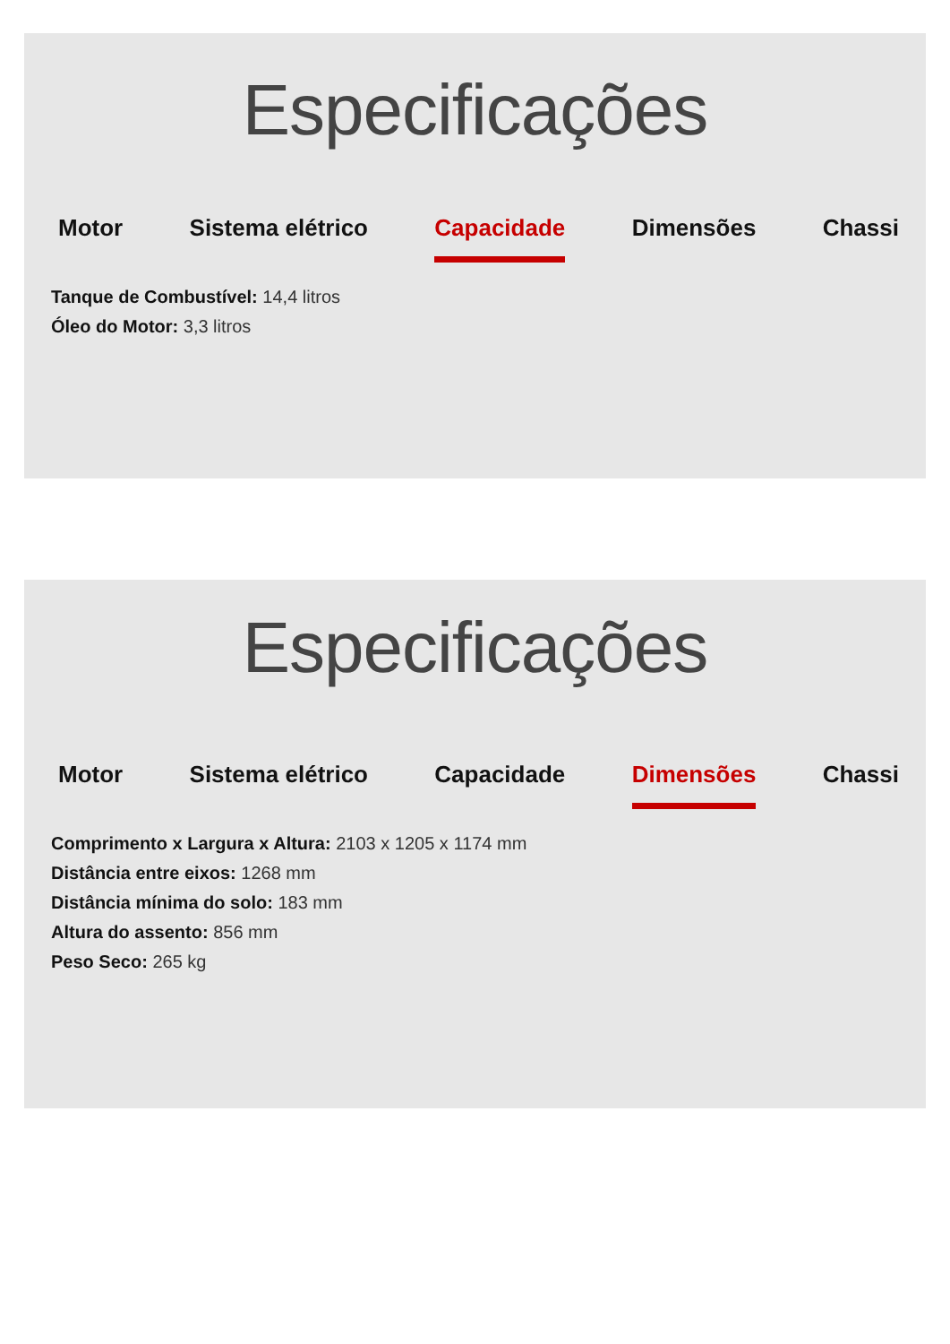Especificações
Motor Sistema elétrico Capacidade Dimensões Chassi
Tanque de Combustível: 14,4 litros
Óleo do Motor: 3,3 litros
Especificações
Motor Sistema elétrico Capacidade Dimensões Chassi
Comprimento x Largura x Altura: 2103 x 1205 x 1174 mm
Distância entre eixos: 1268 mm
Distância mínima do solo: 183 mm
Altura do assento: 856 mm
Peso Seco: 265 kg